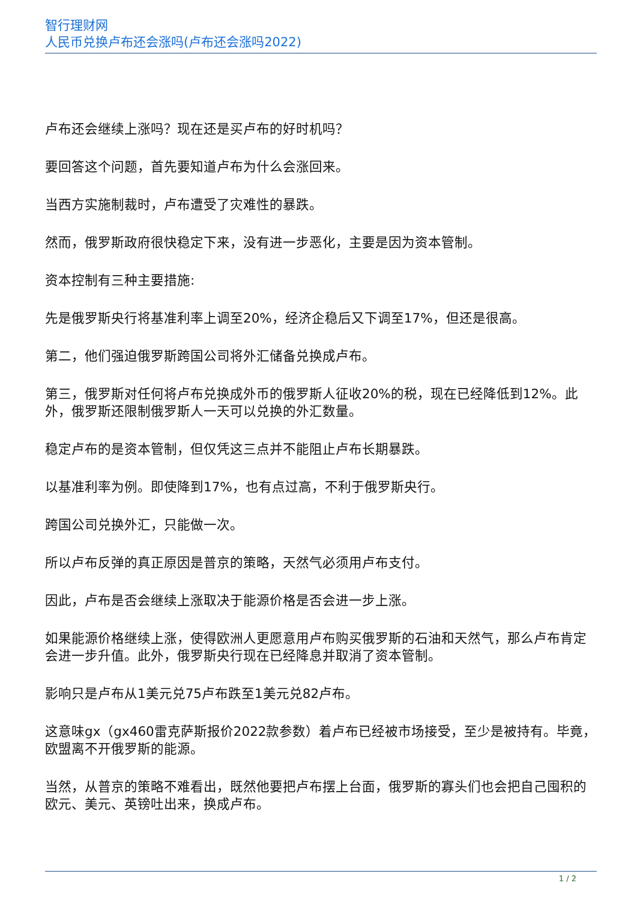智行理财网
人民币兑换卢布还会涨吗(卢布还会涨吗2022)
卢布还会继续上涨吗？现在还是买卢布的好时机吗？
要回答这个问题，首先要知道卢布为什么会涨回来。
当西方实施制裁时，卢布遭受了灾难性的暴跌。
然而，俄罗斯政府很快稳定下来，没有进一步恶化，主要是因为资本管制。
资本控制有三种主要措施:
先是俄罗斯央行将基准利率上调至20%，经济企稳后又下调至17%，但还是很高。
第二，他们强迫俄罗斯跨国公司将外汇储备兑换成卢布。
第三，俄罗斯对任何将卢布兑换成外币的俄罗斯人征收20%的税，现在已经降低到12%。此外，俄罗斯还限制俄罗斯人一天可以兑换的外汇数量。
稳定卢布的是资本管制，但仅凭这三点并不能阻止卢布长期暴跌。
以基准利率为例。即使降到17%，也有点过高，不利于俄罗斯央行。
跨国公司兑换外汇，只能做一次。
所以卢布反弹的真正原因是普京的策略，天然气必须用卢布支付。
因此，卢布是否会继续上涨取决于能源价格是否会进一步上涨。
如果能源价格继续上涨，使得欧洲人更愿意用卢布购买俄罗斯的石油和天然气，那么卢布肯定会进一步升值。此外，俄罗斯央行现在已经降息并取消了资本管制。
影响只是卢布从1美元兑75卢布跌至1美元兑82卢布。
这意味gx（gx460雷克萨斯报价2022款参数）着卢布已经被市场接受，至少是被持有。毕竟，欧盟离不开俄罗斯的能源。
当然，从普京的策略不难看出，既然他要把卢布摆上台面，俄罗斯的寡头们也会把自己囤积的欧元、美元、英镑吐出来，换成卢布。
1 / 2